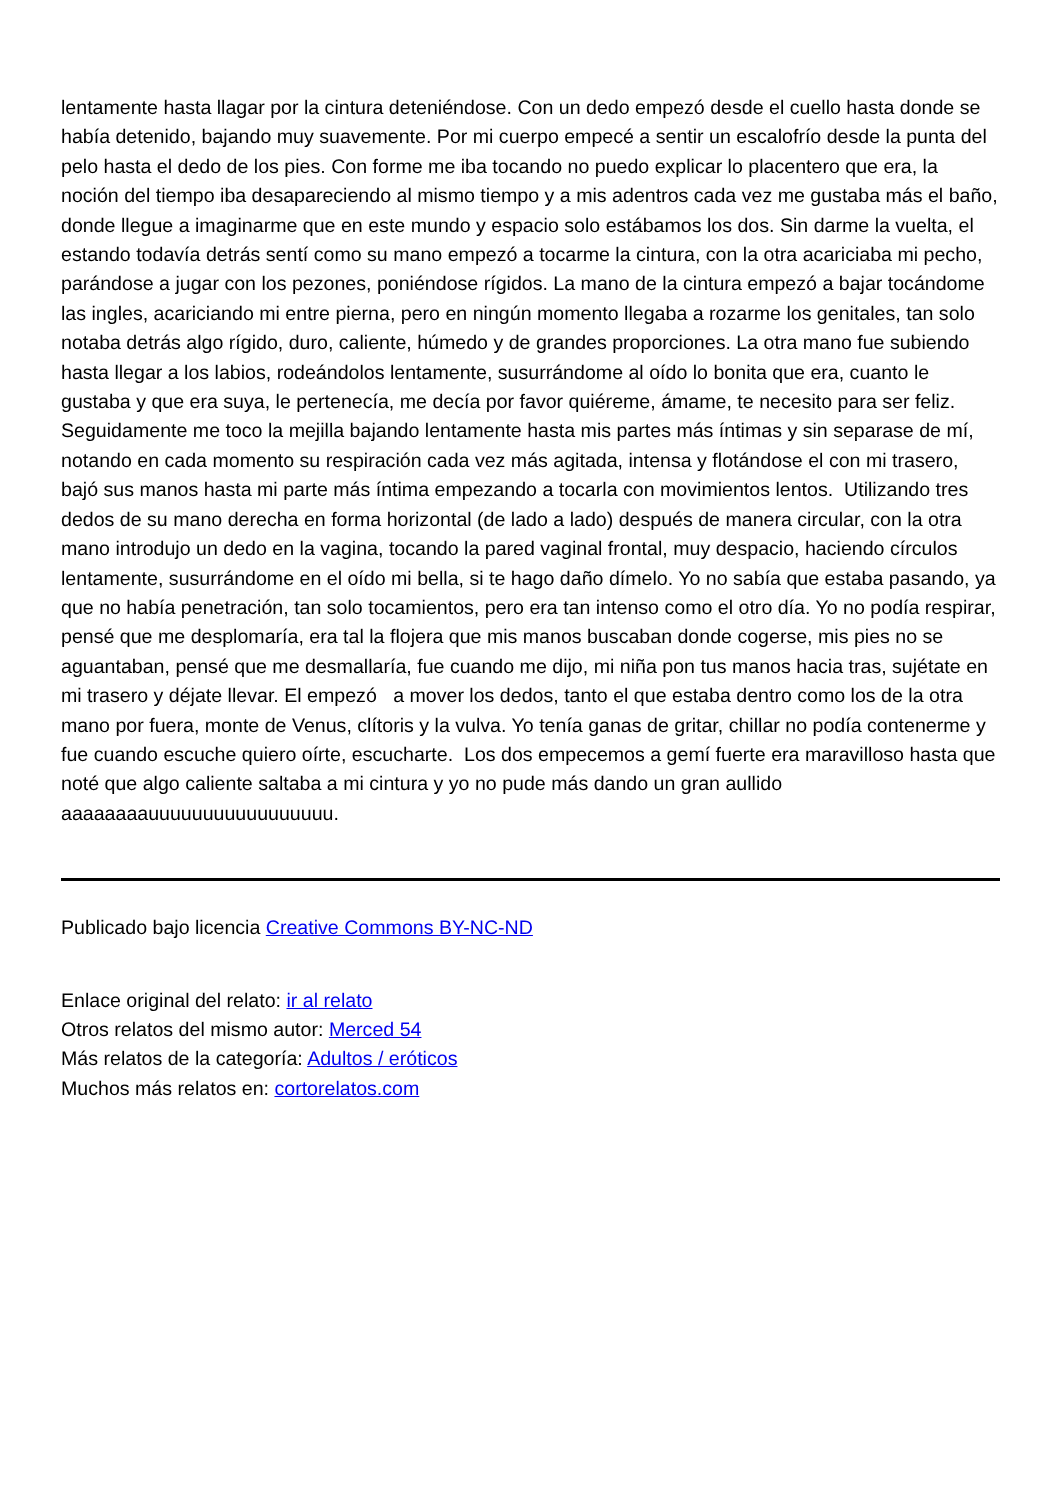lentamente hasta llagar por la cintura deteniéndose. Con un dedo empezó desde el cuello hasta donde se había detenido, bajando muy suavemente. Por mi cuerpo empecé a sentir un escalofrío desde la punta del pelo hasta el dedo de los pies. Con forme me iba tocando no puedo explicar lo placentero que era, la noción del tiempo iba desapareciendo al mismo tiempo y a mis adentros cada vez me gustaba más el baño, donde llegue a imaginarme que en este mundo y espacio solo estábamos los dos. Sin darme la vuelta, el estando todavía detrás sentí como su mano empezó a tocarme la cintura, con la otra acariciaba mi pecho, parándose a jugar con los pezones, poniéndose rígidos. La mano de la cintura empezó a bajar tocándome las ingles, acariciando mi entre pierna, pero en ningún momento llegaba a rozarme los genitales, tan solo notaba detrás algo rígido, duro, caliente, húmedo y de grandes proporciones. La otra mano fue subiendo hasta llegar a los labios, rodeándolos lentamente, susurrándome al oído lo bonita que era, cuanto le gustaba y que era suya, le pertenecía, me decía por favor quiéreme, ámame, te necesito para ser feliz. Seguidamente me toco la mejilla bajando lentamente hasta mis partes más íntimas y sin separase de mí, notando en cada momento su respiración cada vez más agitada, intensa y flotándose el con mi trasero, bajó sus manos hasta mi parte más íntima empezando a tocarla con movimientos lentos. Utilizando tres dedos de su mano derecha en forma horizontal (de lado a lado) después de manera circular, con la otra mano introdujo un dedo en la vagina, tocando la pared vaginal frontal, muy despacio, haciendo círculos lentamente, susurrándome en el oído mi bella, si te hago daño dímelo. Yo no sabía que estaba pasando, ya que no había penetración, tan solo tocamientos, pero era tan intenso como el otro día. Yo no podía respirar, pensé que me desplomaría, era tal la flojera que mis manos buscaban donde cogerse, mis pies no se aguantaban, pensé que me desmallaría, fue cuando me dijo, mi niña pon tus manos hacia tras, sujétate en mi trasero y déjate llevar. El empezó a mover los dedos, tanto el que estaba dentro como los de la otra mano por fuera, monte de Venus, clítoris y la vulva. Yo tenía ganas de gritar, chillar no podía contenerme y fue cuando escuche quiero oírte, escucharte. Los dos empecemos a gemí fuerte era maravilloso hasta que noté que algo caliente saltaba a mi cintura y yo no pude más dando un gran aullido aaaaaaaauuuuuuuuuuuuuuuuu.
Publicado bajo licencia Creative Commons BY-NC-ND
Enlace original del relato: ir al relato
Otros relatos del mismo autor: Merced 54
Más relatos de la categoría: Adultos / eróticos
Muchos más relatos en: cortorelatos.com